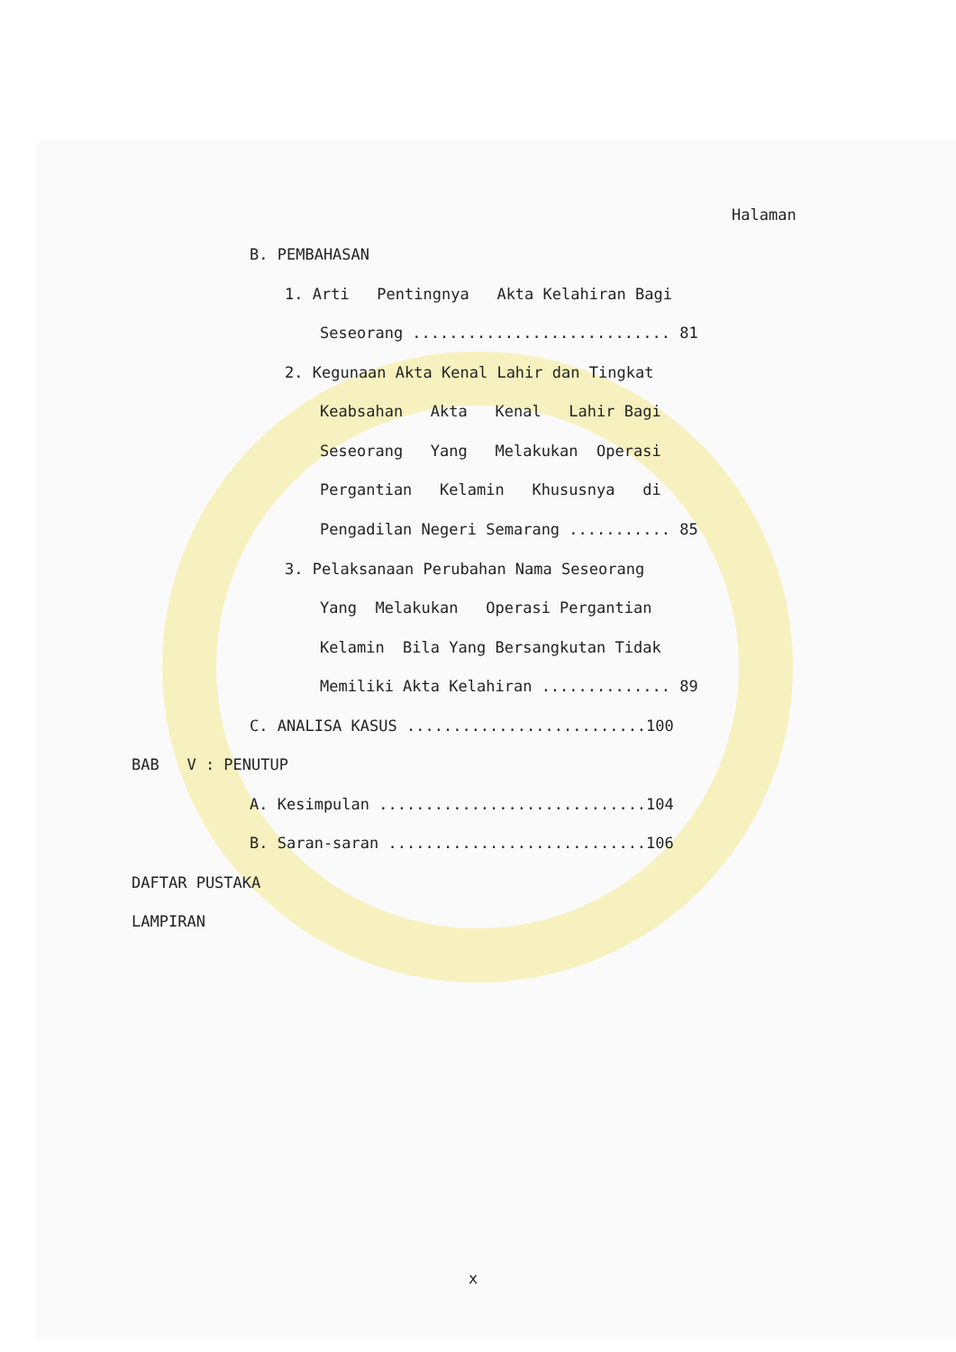Halaman
B. PEMBAHASAN
1. Arti Pentingnya Akta Kelahiran Bagi
Seseorang ............................ 81
2. Kegunaan Akta Kenal Lahir dan Tingkat
Keabsahan Akta Kenal Lahir Bagi
Seseorang Yang Melakukan Operasi
Pergantian Kelamin Khususnya di
Pengadilan Negeri Semarang ........... 85
3. Pelaksanaan Perubahan Nama Seseorang
Yang Melakukan Operasi Pergantian
Kelamin Bila Yang Bersangkutan Tidak
Memiliki Akta Kelahiran .............. 89
C. ANALISA KASUS ..........................100
BAB V : PENUTUP
A. Kesimpulan .............................104
B. Saran-saran ............................106
DAFTAR PUSTAKA
LAMPIRAN
x